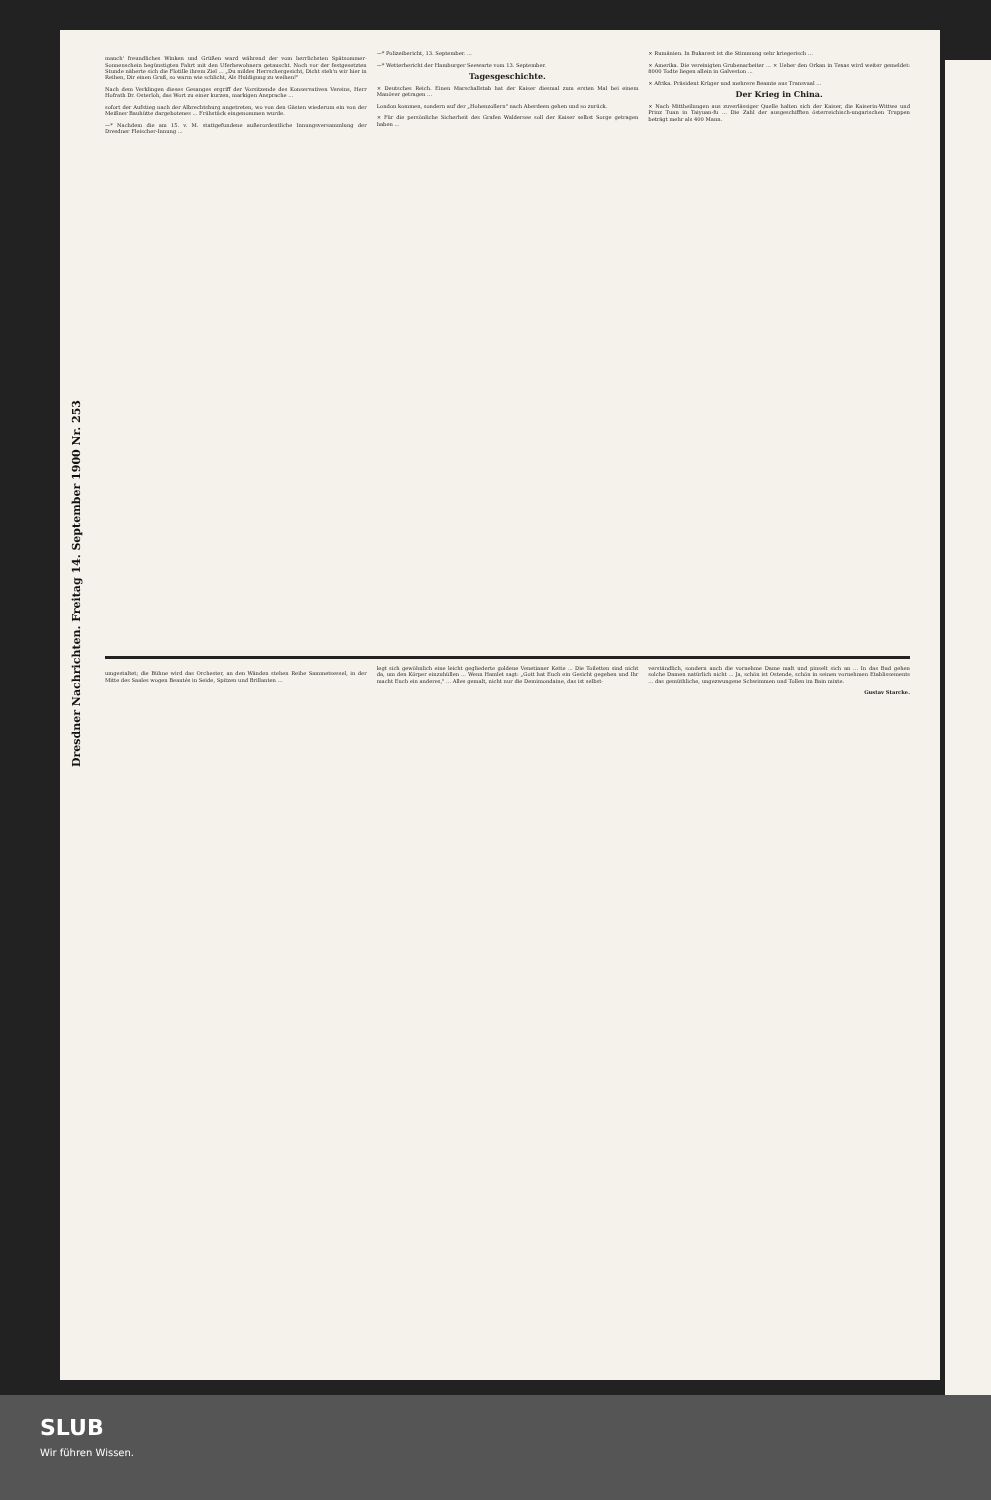Dresdner Nachrichten. Freitag 14. September 1900 Nr. 253
manch' freundliches Winken und Grüßen ward während der vom herrlichsten Spätsommer-Sonnenschein begünstigten Fahrt mit den Uferbewohnern getauscht. Noch vor der festgesetzten Stunde näherte sich die Flotille ihrem Ziel ... „Du mildes Herrschergesicht, Dicht steh'n wir hier in Reihen, Dir einen Gruß, so warm wie schlicht, Als Huldigung zu weihen!"
Nach dem Verklingen dieses Gesanges ergriff der Vorsitzende des Konservativen Vereins, Herr Hofrath Dr. Osterloh, das Wort zu einer kurzen, markigen Ansprache ...
sofort der Aufstieg nach der Albrechtsburg angetreten, wo von den Gästen wiederum ein von der Meißner Bauhütte dargebotenes ... Frühstück eingenommen wurde.
—* Nachdem die am 15. v. M. stattgefundene außerordentliche Innungsversammlung der Dresdner Fleischer-Innung ...
—* Polizeibericht, 13. September. ...
—* Wetterbericht der Hamburger Seewarte vom 13. September.
Tagesgeschichte.
× Deutsches Reich. Einen Marschallstab hat der Kaiser diesmal zum ersten Mal bei einem Manöver getragen ...
London kommen, sondern auf der „Hohenzollern" nach Aberdeen gehen und so zurück.
× Für die persönliche Sicherheit des Grafen Waldersee soll der Kaiser selbst Sorge getragen haben ...
× Rumänien. In Bukarest ist die Stimmung sehr kriegerisch ...
× Amerika. Die vereinigten Grubenarbeiter ... × Ueber den Orkan in Texas wird weiter gemeldet: 8000 Todte liegen allein in Galveston ...
× Afrika. Präsident Krüger und mehrere Beamte aus Transvaal ...
Der Krieg in China.
× Nach Mittheilungen aus zuverlässiger Quelle halten sich der Kaiser, die Kaiserin-Wittwe und Prinz Tuan in Taiyuan-fu ... Die Zahl der ausgeschifften österreichisch-ungarischen Truppen beträgt mehr als 400 Mann.
umgestaltet; die Bühne wird das Orchester, an den Wänden stehen Reihe Sammetsessel, in der Mitte des Saales wogen Beautés in Seide, Spitzen und Brillanten ...
legt sich gewöhnlich eine leicht gegliederte goldene Venetianer Kette ... Die Toiletten sind nicht da, um den Körper einzuhüllen ... Wenn Hamlet sagt: „Gott hat Euch ein Gesicht gegeben und Ihr macht Euch ein anderes," ... Alles gemalt, nicht nur die Demimondaine, das ist selbst-
verständlich, sondern auch die vornehme Dame malt und pinselt sich an ... In das Bad gehen solche Damen natürlich nicht ... Ja, schön ist Ostende, schön in seinen vornehmen Etablissements ... das gemüthliche, ungezwungene Schwimmen und Tollen im Bain mixte.
Gustav Starcke.
SLUB
Wir führen Wissen.